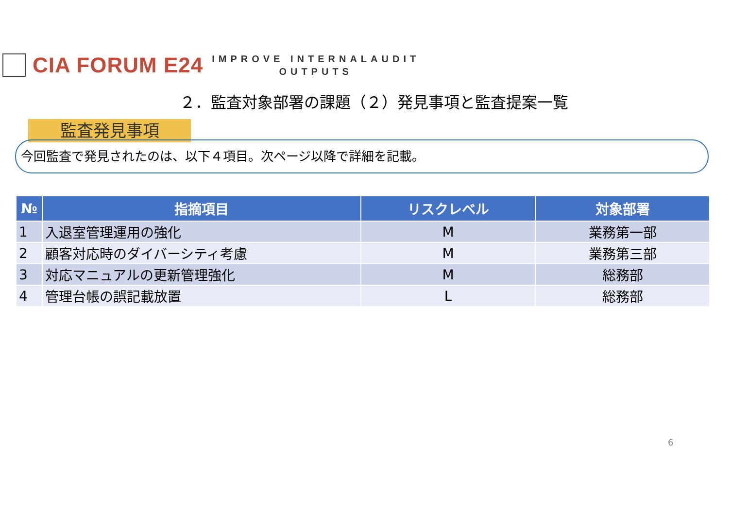CIA FORUM E24
IMPROVE INTERNALAUDIT
OUTPUTS
２．監査対象部署の課題（２）発見事項と監査提案一覧
監査発見事項
今回監査で発見されたのは、以下４項目。次ページ以降で詳細を記載。
| № | 指摘項目 | リスクレベル | 対象部署 |
| --- | --- | --- | --- |
| 1 | 入退室管理運用の強化 | M | 業務第一部 |
| 2 | 顧客対応時のダイバーシティ考慮 | M | 業務第三部 |
| 3 | 対応マニュアルの更新管理強化 | M | 総務部 |
| 4 | 管理台帳の誤記載放置 | L | 総務部 |
6